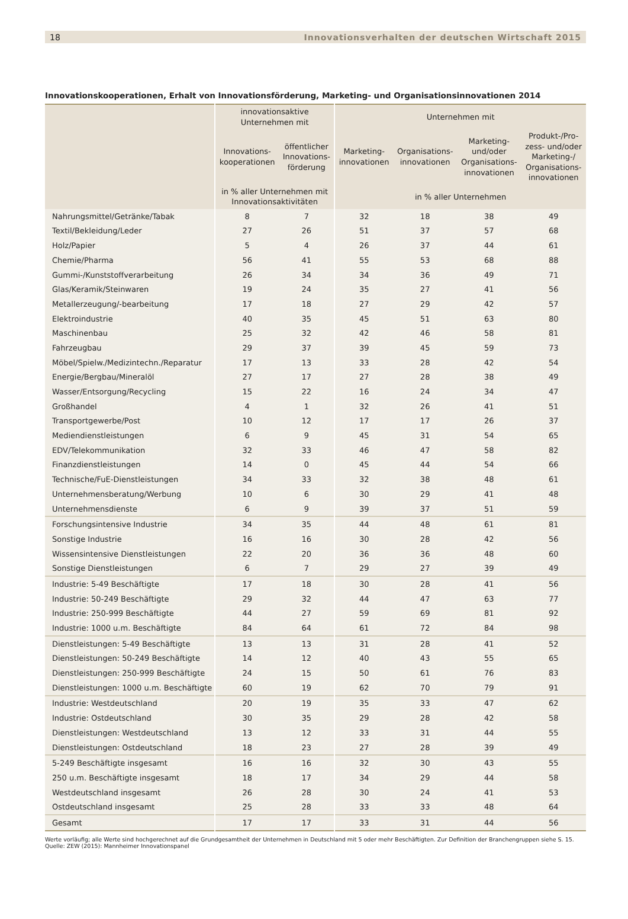18 Innovationsverhalten der deutschen Wirtschaft 2015
Innovationskooperationen, Erhalt von Innovationsförderung, Marketing- und Organisationsinnovationen 2014
| | innovationsaktive Unternehmen mit | | Unternehmen mit | | | |
| --- | --- | --- | --- | --- | --- | --- |
| | Innovations- kooperationen | öffentlicher Innovations- förderung | Marketing- innovationen | Organisations- innovationen | Marketing- und/oder Organisations- innovationen | Produkt-/Pro- zess- und/oder Marketing-/ Organisations- innovationen |
| | in % aller Unternehmen mit Innovationsaktivitäten | | in % aller Unternehmen | | | |
| Nahrungsmittel/Getränke/Tabak | 8 | 7 | 32 | 18 | 38 | 49 |
| Textil/Bekleidung/Leder | 27 | 26 | 51 | 37 | 57 | 68 |
| Holz/Papier | 5 | 4 | 26 | 37 | 44 | 61 |
| Chemie/Pharma | 56 | 41 | 55 | 53 | 68 | 88 |
| Gummi-/Kunststoffverarbeitung | 26 | 34 | 34 | 36 | 49 | 71 |
| Glas/Keramik/Steinwaren | 19 | 24 | 35 | 27 | 41 | 56 |
| Metallerzeugung/-bearbeitung | 17 | 18 | 27 | 29 | 42 | 57 |
| Elektroindustrie | 40 | 35 | 45 | 51 | 63 | 80 |
| Maschinenbau | 25 | 32 | 42 | 46 | 58 | 81 |
| Fahrzeugbau | 29 | 37 | 39 | 45 | 59 | 73 |
| Möbel/Spielw./Medizintechn./Reparatur | 17 | 13 | 33 | 28 | 42 | 54 |
| Energie/Bergbau/Mineralöl | 27 | 17 | 27 | 28 | 38 | 49 |
| Wasser/Entsorgung/Recycling | 15 | 22 | 16 | 24 | 34 | 47 |
| Großhandel | 4 | 1 | 32 | 26 | 41 | 51 |
| Transportgewerbe/Post | 10 | 12 | 17 | 17 | 26 | 37 |
| Mediendienstleistungen | 6 | 9 | 45 | 31 | 54 | 65 |
| EDV/Telekommunikation | 32 | 33 | 46 | 47 | 58 | 82 |
| Finanzdienstleistungen | 14 | 0 | 45 | 44 | 54 | 66 |
| Technische/FuE-Dienstleistungen | 34 | 33 | 32 | 38 | 48 | 61 |
| Unternehmensberatung/Werbung | 10 | 6 | 30 | 29 | 41 | 48 |
| Unternehmensdienste | 6 | 9 | 39 | 37 | 51 | 59 |
| Forschungsintensive Industrie | 34 | 35 | 44 | 48 | 61 | 81 |
| Sonstige Industrie | 16 | 16 | 30 | 28 | 42 | 56 |
| Wissensintensive Dienstleistungen | 22 | 20 | 36 | 36 | 48 | 60 |
| Sonstige Dienstleistungen | 6 | 7 | 29 | 27 | 39 | 49 |
| Industrie: 5-49 Beschäftigte | 17 | 18 | 30 | 28 | 41 | 56 |
| Industrie: 50-249 Beschäftigte | 29 | 32 | 44 | 47 | 63 | 77 |
| Industrie: 250-999 Beschäftigte | 44 | 27 | 59 | 69 | 81 | 92 |
| Industrie: 1000 u.m. Beschäftigte | 84 | 64 | 61 | 72 | 84 | 98 |
| Dienstleistungen: 5-49 Beschäftigte | 13 | 13 | 31 | 28 | 41 | 52 |
| Dienstleistungen: 50-249 Beschäftigte | 14 | 12 | 40 | 43 | 55 | 65 |
| Dienstleistungen: 250-999 Beschäftigte | 24 | 15 | 50 | 61 | 76 | 83 |
| Dienstleistungen: 1000 u.m. Beschäftigte | 60 | 19 | 62 | 70 | 79 | 91 |
| Industrie: Westdeutschland | 20 | 19 | 35 | 33 | 47 | 62 |
| Industrie: Ostdeutschland | 30 | 35 | 29 | 28 | 42 | 58 |
| Dienstleistungen: Westdeutschland | 13 | 12 | 33 | 31 | 44 | 55 |
| Dienstleistungen: Ostdeutschland | 18 | 23 | 27 | 28 | 39 | 49 |
| 5-249 Beschäftigte insgesamt | 16 | 16 | 32 | 30 | 43 | 55 |
| 250 u.m. Beschäftigte insgesamt | 18 | 17 | 34 | 29 | 44 | 58 |
| Westdeutschland insgesamt | 26 | 28 | 30 | 24 | 41 | 53 |
| Ostdeutschland insgesamt | 25 | 28 | 33 | 33 | 48 | 64 |
| Gesamt | 17 | 17 | 33 | 31 | 44 | 56 |
Werte vorläufig; alle Werte sind hochgerechnet auf die Grundgesamtheit der Unternehmen in Deutschland mit 5 oder mehr Beschäftigten. Zur Definition der Branchengruppen siehe S. 15.
Quelle: ZEW (2015): Mannheimer Innovationspanel